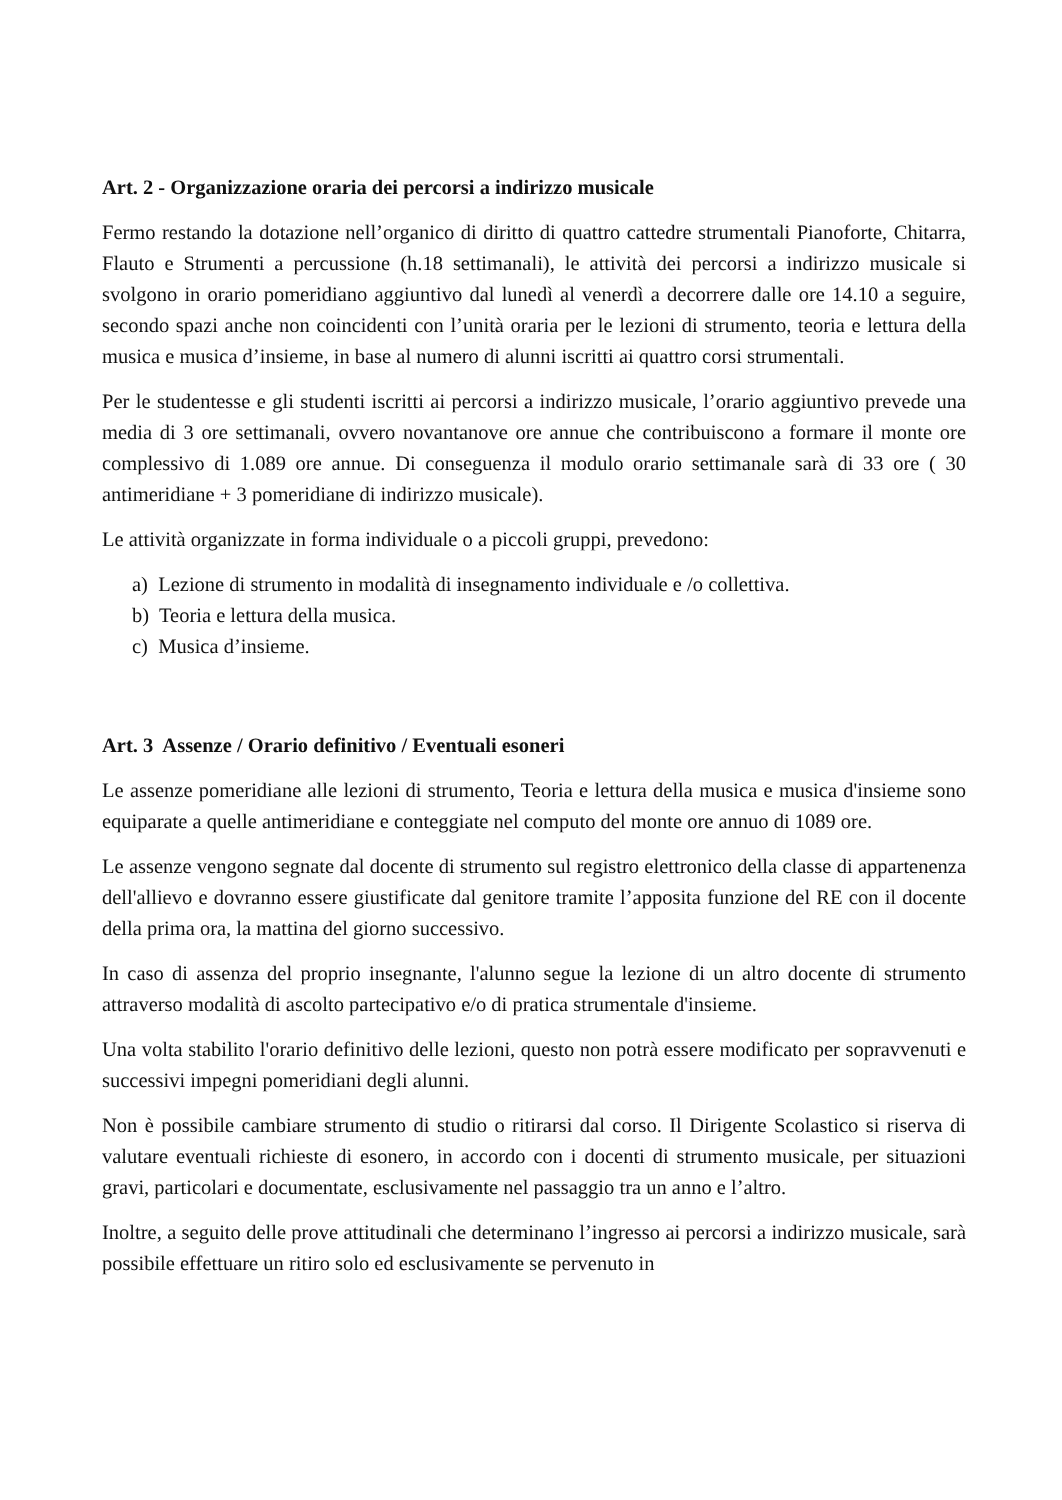Art. 2 - Organizzazione oraria dei percorsi a indirizzo musicale
Fermo restando la dotazione nell’organico di diritto di quattro cattedre strumentali Pianoforte, Chitarra, Flauto e Strumenti a percussione (h.18 settimanali), le attività dei percorsi a indirizzo musicale si svolgono in orario pomeridiano aggiuntivo dal lunedì al venerdì a decorrere dalle ore 14.10 a seguire, secondo spazi anche non coincidenti con l’unità oraria per le lezioni di strumento, teoria e lettura della musica e musica d’insieme, in base al numero di alunni iscritti ai quattro corsi strumentali.
Per le studentesse e gli studenti iscritti ai percorsi a indirizzo musicale, l’orario aggiuntivo prevede una media di 3 ore settimanali, ovvero novantanove ore annue che contribuiscono a formare il monte ore complessivo di 1.089 ore annue. Di conseguenza il modulo orario settimanale sarà di 33 ore ( 30 antimeridiane + 3 pomeridiane di indirizzo musicale).
Le attività organizzate in forma individuale o a piccoli gruppi, prevedono:
a) Lezione di strumento in modalità di insegnamento individuale e /o collettiva.
b) Teoria e lettura della musica.
c) Musica d’insieme.
Art. 3 Assenze / Orario definitivo / Eventuali esoneri
Le assenze pomeridiane alle lezioni di strumento, Teoria e lettura della musica e musica d'insieme sono equiparate a quelle antimeridiane e conteggiate nel computo del monte ore annuo di 1089 ore.
Le assenze vengono segnate dal docente di strumento sul registro elettronico della classe di appartenenza dell'allievo e dovranno essere giustificate dal genitore tramite l’apposita funzione del RE con il docente della prima ora, la mattina del giorno successivo.
In caso di assenza del proprio insegnante, l'alunno segue la lezione di un altro docente di strumento attraverso modalità di ascolto partecipativo e/o di pratica strumentale d'insieme.
Una volta stabilito l'orario definitivo delle lezioni, questo non potrà essere modificato per sopravvenuti e successivi impegni pomeridiani degli alunni.
Non è possibile cambiare strumento di studio o ritirarsi dal corso. Il Dirigente Scolastico si riserva di valutare eventuali richieste di esonero, in accordo con i docenti di strumento musicale, per situazioni gravi, particolari e documentate, esclusivamente nel passaggio tra un anno e l’altro.
Inoltre, a seguito delle prove attitudinali che determinano l’ingresso ai percorsi a indirizzo musicale, sarà possibile effettuare un ritiro solo ed esclusivamente se pervenuto in